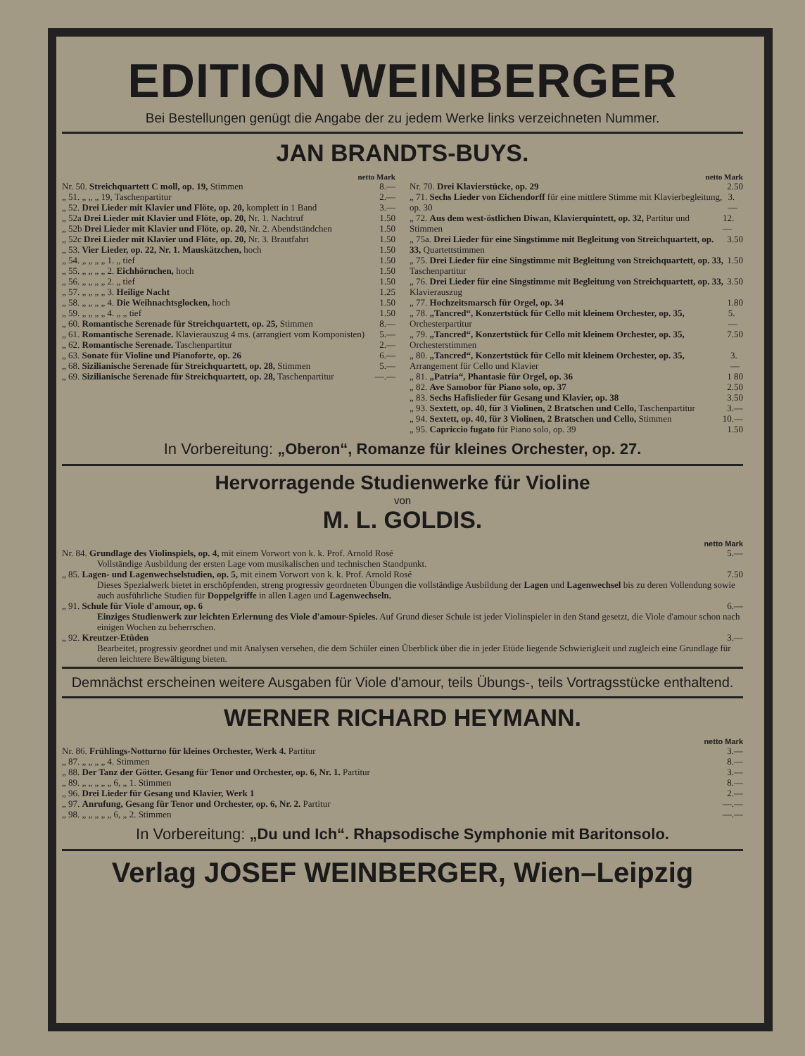EDITION WEINBERGER
Bei Bestellungen genügt die Angabe der zu jedem Werke links verzeichneten Nummer.
JAN BRANDTS-BUYS.
netto Mark
Nr. 50. Streichquartett C moll, op. 19, Stimmen 8.—
„ 51. „ „ „ 19, Taschenpartitur 2.—
„ 52. Drei Lieder mit Klavier und Flöte, op. 20, komplett in 1 Band 3.—
„ 52a Drei Lieder mit Klavier und Flöte, op. 20, Nr. 1. Nachtruf 1.50
„ 52b Drei Lieder mit Klavier und Flöte, op. 20, Nr. 2. Abendständchen 1.50
„ 52c Drei Lieder mit Klavier und Flöte, op. 20, Nr. 3. Brautfahrt 1.50
„ 53. Vier Lieder, op. 22, Nr. 1. Mauskätzchen, hoch 1.50
„ 54. „ „ „ „ 1. „ tief 1.50
„ 55. „ „ „ „ 2. Eichhörnchen, hoch 1.50
„ 56. „ „ „ „ 2. „ tief 1.50
„ 57. „ „ „ „ 3. Heilige Nacht 1.25
„ 58. „ „ „ „ 4. Die Weihnachtsglocken, hoch 1.50
„ 59. „ „ „ „ 4. „ „ tief 1.50
„ 60. Romantische Serenade für Streichquartett, op. 25, Stimmen 8.—
„ 61. Romantische Serenade. Klavierauszug 4 ms. (arrangiert vom Komponisten) 5.—
„ 62. Romantische Serenade. Taschenpartitur 2.—
„ 63. Sonate für Violine und Pianoforte, op. 26 6.—
„ 68. Sizilianische Serenade für Streichquartett, op. 28, Stimmen 5.—
„ 69. Sizilianische Serenade für Streichquartett, op. 28, Taschenpartitur —.—
netto Mark
Nr. 70. Drei Klavierstücke, op. 29 2.50
„ 71. Sechs Lieder von Eichendorff für eine mittlere Stimme mit Klavierbegleitung, op. 30 3.—
„ 72. Aus dem west-östlichen Diwan, Klavierquintett, op. 32, Partitur und Stimmen 12.—
„ 75a. Drei Lieder für eine Singstimme mit Begleitung von Streichquartett, op. 33, Quartettstimmen 3.50
„ 75. Drei Lieder für eine Singstimme mit Begleitung von Streichquartett, op. 33, Taschenpartitur 1.50
„ 76. Drei Lieder für eine Singstimme mit Begleitung von Streichquartett, op. 33, Klavierauszug 3.50
„ 77. Hochzeitsmarsch für Orgel, op. 34 1.80
„ 78. „Tancred“, Konzertstück für Cello mit kleinem Orchester, op. 35, Orchesterpartitur 5.—
„ 79. „Tancred“, Konzertstück für Cello mit kleinem Orchester, op. 35, Orchesterstimmen 7.50
„ 80. „Tancred“, Konzertstück für Cello mit kleinem Orchester, op. 35, Arrangement für Cello und Klavier 3.—
„ 81. „Patria“, Phantasie für Orgel, op. 36 1 80
„ 82. Ave Samobor für Piano solo, op. 37 2.50
„ 83. Sechs Hafislieder für Gesang und Klavier, op. 38 3.50
„ 93. Sextett, op. 40, für 3 Violinen, 2 Bratschen und Cello, Taschenpartitur 3.—
„ 94. Sextett, op. 40, für 3 Violinen, 2 Bratschen und Cello, Stimmen 10.—
„ 95. Capriccio fugato für Piano solo, op. 39 1.50
In Vorbereitung: „Oberon“, Romanze für kleines Orchester, op. 27.
Hervorragende Studienwerke für Violine
von
M. L. GOLDIS.
netto Mark
Nr. 84. Grundlage des Violinspiels, op. 4, mit einem Vorwort von k. k. Prof. Arnold Rosé 5.—
Vollständige Ausbildung der ersten Lage vom musikalischen und technischen Standpunkt.
„ 85. Lagen- und Lagenwechselstudien, op. 5, mit einem Vorwort von k. k. Prof. Arnold Rosé 7.50
Dieses Spezialwerk bietet in erschöpfenden, streng progressiv geordneten Übungen die vollständige Ausbildung der Lagen und Lagenwechsel bis zu deren Vollendung sowie auch ausführliche Studien für Doppelgriffe in allen Lagen und Lagenwechseln.
„ 91. Schule für Viole d'amour, op. 6 6.—
Einziges Studienwerk zur leichten Erlernung des Viole d'amour-Spieles. Auf Grund dieser Schule ist jeder Violinspieler in den Stand gesetzt, die Viole d'amour schon nach einigen Wochen zu beherrschen.
„ 92. Kreutzer-Etüden 3.—
Bearbeitet, progressiv geordnet und mit Analysen versehen, die dem Schüler einen Überblick über die in jeder Etüde liegende Schwierigkeit und zugleich eine Grundlage für deren leichtere Bewältigung bieten.
Demnächst erscheinen weitere Ausgaben für Viole d'amour, teils Übungs-, teils Vortragsstücke enthaltend.
WERNER RICHARD HEYMANN.
netto Mark
Nr. 86. Frühlings-Notturno für kleines Orchester, Werk 4. Partitur 3.—
„ 87. „ „ „ „ 4. Stimmen 8.—
„ 88. Der Tanz der Götter. Gesang für Tenor und Orchester, op. 6, Nr. 1. Partitur 3.—
„ 89. „ „ „ „ „ 6, „ 1. Stimmen 8.—
„ 96. Drei Lieder für Gesang und Klavier, Werk 1 2.—
„ 97. Anrufung, Gesang für Tenor und Orchester, op. 6, Nr. 2. Partitur —.—
„ 98. „ „ „ „ „ 6, „ 2. Stimmen —.—
In Vorbereitung: „Du und Ich“. Rhapsodische Symphonie mit Baritonsolo.
Verlag JOSEF WEINBERGER, Wien–Leipzig